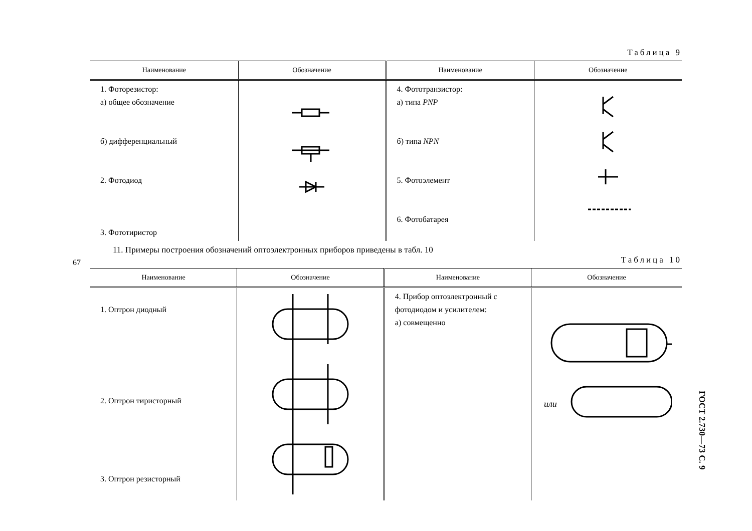67
Таблица 9
| Наименование | Обозначение | Наименование | Обозначение |
| --- | --- | --- | --- |
| 1. Фоторезистор: а) общее обозначение б) дифференциальный 2. Фотодиод 3. Фототиристор | | 4. Фототранзистор: а) типа PNP б) типа NPN 5. Фотоэлемент 6. Фотобатарея | |
11. Примеры построения обозначений оптоэлектронных приборов приведены в табл. 10
Таблица 10
| Наименование | Обозначение | Наименование | Обозначение |
| --- | --- | --- | --- |
| 1. Оптрон диодный 2. Оптрон тиристорный 3. Оптрон резисторный | | 4. Прибор оптоэлектронный с фотодиодом и усилителем: а) совмещенно | или |
ГОСТ 2.730—73 С. 9